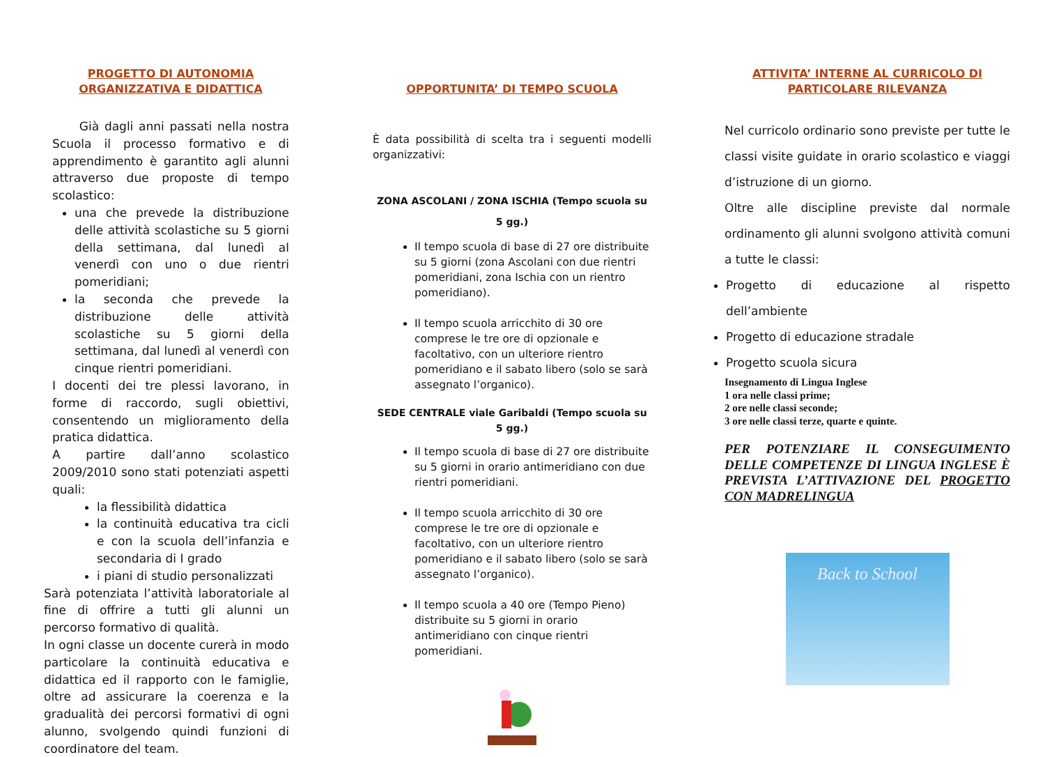PROGETTO DI AUTONOMIA
ORGANIZZATIVA E DIDATTICA
Già dagli anni passati nella nostra Scuola il processo formativo e di apprendimento è garantito agli alunni attraverso due proposte di tempo scolastico:
una che prevede la distribuzione delle attività scolastiche su 5 giorni della settimana, dal lunedì al venerdì con uno o due rientri pomeridiani;
la seconda che prevede la distribuzione delle attività scolastiche su 5 giorni della settimana, dal lunedì al venerdì con cinque rientri pomeridiani.
I docenti dei tre plessi lavorano, in forme di raccordo, sugli obiettivi, consentendo un miglioramento della pratica didattica.
A partire dall’anno scolastico 2009/2010 sono stati potenziati aspetti quali:
la flessibilità didattica
la continuità educativa tra cicli e con la scuola dell’infanzia e secondaria di I grado
i piani di studio personalizzati
Sarà potenziata l’attività laboratoriale al fine di offrire a tutti gli alunni un percorso formativo di qualità.
In ogni classe un docente curerà in modo particolare la continuità educativa e didattica ed il rapporto con le famiglie, oltre ad assicurare la coerenza e la gradualità dei percorsi formativi di ogni alunno, svolgendo quindi funzioni di coordinatore del team.
OPPORTUNITA’ DI TEMPO SCUOLA
È data possibilità di scelta tra i seguenti modelli organizzativi:
ZONA ASCOLANI / ZONA ISCHIA (Tempo scuola su 5 gg.)
Il tempo scuola di base di 27 ore distribuite su 5 giorni (zona Ascolani con due rientri pomeridiani, zona Ischia con un rientro pomeridiano).
Il tempo scuola arricchito di 30 ore comprese le tre ore di opzionale e facoltativo, con un ulteriore rientro pomeridiano e il sabato libero (solo se sarà assegnato l’organico).
SEDE CENTRALE viale Garibaldi (Tempo scuola su 5 gg.)
Il tempo scuola di base di 27 ore distribuite su 5 giorni in orario antimeridiano con due rientri pomeridiani.
Il tempo scuola arricchito di 30 ore comprese le tre ore di opzionale e facoltativo, con un ulteriore rientro pomeridiano e il sabato libero (solo se sarà assegnato l’organico).
Il tempo scuola a 40 ore (Tempo Pieno) distribuite su 5 giorni in orario antimeridiano con cinque rientri pomeridiani.
ATTIVITA’ INTERNE AL CURRICOLO DI
PARTICOLARE RILEVANZA
Nel curricolo ordinario sono previste per tutte le classi visite guidate in orario scolastico e viaggi d’istruzione di un giorno.
Oltre alle discipline previste dal normale ordinamento gli alunni svolgono attività comuni a tutte le classi:
Progetto di educazione al rispetto dell’ambiente
Progetto di educazione stradale
Progetto scuola sicura
Insegnamento di Lingua Inglese
1 ora nelle classi prime;
2 ore nelle classi seconde;
3 ore nelle classi terze, quarte e quinte.
PER POTENZIARE IL CONSEGUIMENTO DELLE COMPETENZE DI LINGUA INGLESE È PREVISTA L’ATTIVAZIONE DEL PROGETTO CON MADRELINGUA
Back to School